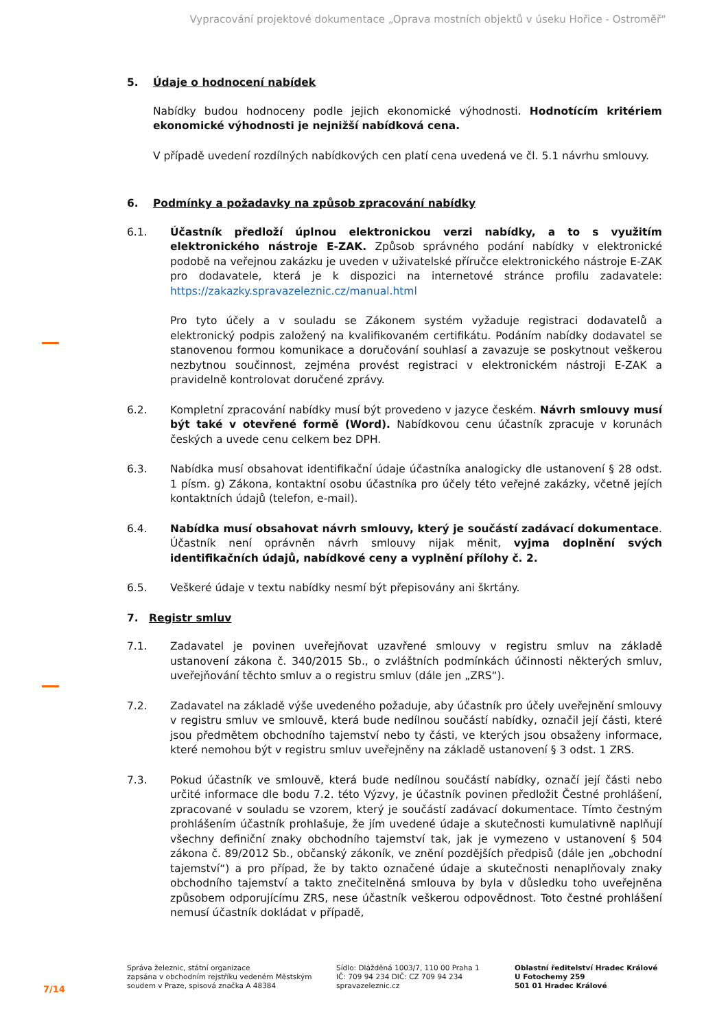Vypracování projektové dokumentace „Oprava mostních objektů v úseku Hořice - Ostroměř“
5. Údaje o hodnocení nabídek
Nabídky budou hodnoceny podle jejich ekonomické výhodnosti. Hodnotícím kritériem ekonomické výhodnosti je nejnižší nabídková cena.
V případě uvedení rozdílných nabídkových cen platí cena uvedená ve čl. 5.1 návrhu smlouvy.
6. Podmínky a požadavky na způsob zpracování nabídky
6.1. Účastník předloží úplnou elektronickou verzi nabídky, a to s využitím elektronického nástroje E-ZAK. Způsob správného podání nabídky v elektronické podobě na veřejnou zakázku je uveden v uživatelské příručce elektronického nástroje E-ZAK pro dodavatele, která je k dispozici na internetové stránce profilu zadavatele: https://zakazky.spravazeleznic.cz/manual.html
Pro tyto účely a v souladu se Zákonem systém vyžaduje registraci dodavatelů a elektronický podpis založený na kvalifikovaném certifikátu. Podáním nabídky dodavatel se stanovenou formou komunikace a doručování souhlasí a zavazuje se poskytnout veškerou nezbytnou součinnost, zejména provést registraci v elektronickém nástroji E-ZAK a pravidelně kontrolovat doručené zprávy.
6.2. Kompletní zpracování nabídky musí být provedeno v jazyce českém. Návrh smlouvy musí být také v otevřené formě (Word). Nabídkovou cenu účastník zpracuje v korunách českých a uvede cenu celkem bez DPH.
6.3. Nabídka musí obsahovat identifikační údaje účastníka analogicky dle ustanovení § 28 odst. 1 písm. g) Zákona, kontaktní osobu účastníka pro účely této veřejné zakázky, včetně jejích kontaktních údajů (telefon, e-mail).
6.4. Nabídka musí obsahovat návrh smlouvy, který je součástí zadávací dokumentace. Účastník není oprávněn návrh smlouvy nijak měnit, vyjma doplnění svých identifikačních údajů, nabídkové ceny a vyplnění přílohy č. 2.
6.5. Veškeré údaje v textu nabídky nesmí být přepisovány ani škrtány.
7. Registr smluv
7.1. Zadavatel je povinen uveřejňovat uzavřené smlouvy v registru smluv na základě ustanovení zákona č. 340/2015 Sb., o zvláštních podmínkách účinnosti některých smluv, uveřejňování těchto smluv a o registru smluv (dále jen „ZRS“).
7.2. Zadavatel na základě výše uvedeného požaduje, aby účastník pro účely uveřejnění smlouvy v registru smluv ve smlouvě, která bude nedílnou součástí nabídky, označil její části, které jsou předmětem obchodního tajemství nebo ty části, ve kterých jsou obsaženy informace, které nemohou být v registru smluv uveřejněny na základě ustanovení § 3 odst. 1 ZRS.
7.3. Pokud účastník ve smlouvě, která bude nedílnou součástí nabídky, označí její části nebo určité informace dle bodu 7.2. této Výzvy, je účastník povinen předložit Čestné prohlášení, zpracované v souladu se vzorem, který je součástí zadávací dokumentace. Tímto čestným prohlášením účastník prohlašuje, že jím uvedené údaje a skutečnosti kumulativně naplňují všechny definiční znaky obchodního tajemství tak, jak je vymezeno v ustanovení § 504 zákona č. 89/2012 Sb., občanský zákoník, ve znění pozdějších předpisů (dále jen „obchodní tajemství“) a pro případ, že by takto označené údaje a skutečnosti nenaplňovaly znaky obchodního tajemství a takto znečitelněná smlouva by byla v důsledku toho uveřejněna způsobem odporujícímu ZRS, nese účastník veškerou odpovědnost. Toto čestné prohlášení nemusí účastník dokládat v případě,
7/14
Správa železnic, státní organizace
zapsána v obchodním rejstříku vedeném Městským
soudem v Praze, spisová značka A 48384
Sídlo: Dlážděná 1003/7, 110 00 Praha 1
IČ: 709 94 234 DIČ: CZ 709 94 234
spravazeleznic.cz
Oblastní ředitelství Hradec Králové
U Fotochemy 259
501 01 Hradec Králové